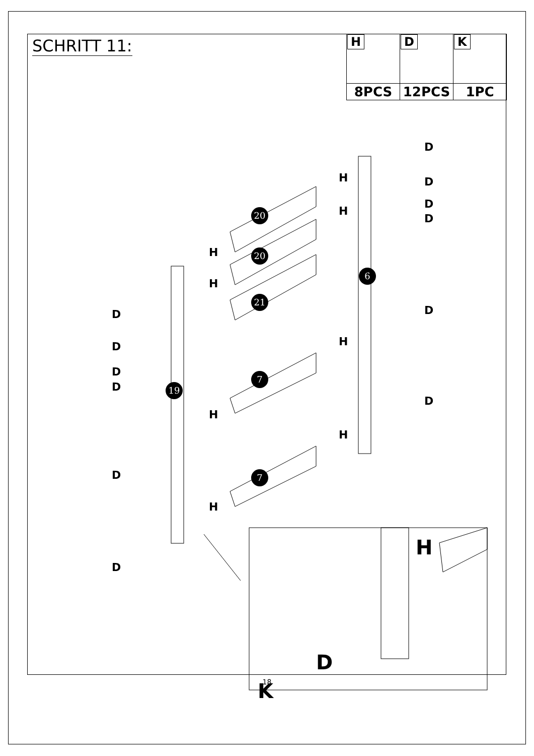SCHRITT 11:
| H | D | K |
| 8PCS | 12PCS | 1PC |
20
20
21
7
7
19
6
D
D
D
D
D
D
D
D
D
D
D
D
H
H
H
H
H
H
H
H
H
D
K
18